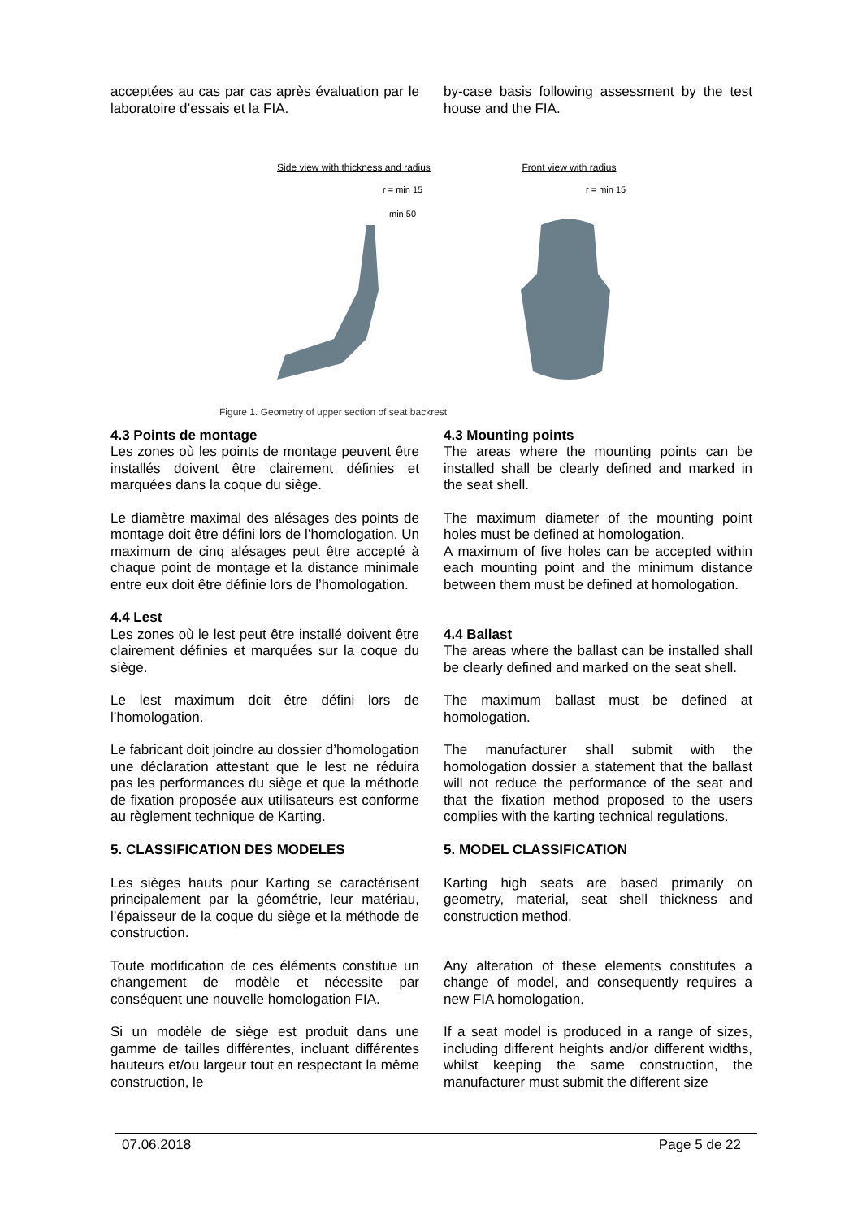acceptées au cas par cas après évaluation par le laboratoire d’essais et la FIA.
by-case basis following assessment by the test house and the FIA.
Side view with thickness and radius
r = min 15
min 50
Front view with radius
r = min 15
Figure 1. Geometry of upper section of seat backrest
4.3 Points de montage
Les zones où les points de montage peuvent être installés doivent être clairement définies et marquées dans la coque du siège.
Le diamètre maximal des alésages des points de montage doit être défini lors de l’homologation. Un maximum de cinq alésages peut être accepté à chaque point de montage et la distance minimale entre eux doit être définie lors de l’homologation.
4.4 Lest
Les zones où le lest peut être installé doivent être clairement définies et marquées sur la coque du siège.
Le lest maximum doit être défini lors de l’homologation.
Le fabricant doit joindre au dossier d’homologation une déclaration attestant que le lest ne réduira pas les performances du siège et que la méthode de fixation proposée aux utilisateurs est conforme au règlement technique de Karting.
5. CLASSIFICATION DES MODELES
Les sièges hauts pour Karting se caractérisent principalement par la géométrie, leur matériau, l’épaisseur de la coque du siège et la méthode de construction.
Toute modification de ces éléments constitue un changement de modèle et nécessite par conséquent une nouvelle homologation FIA.
Si un modèle de siège est produit dans une gamme de tailles différentes, incluant différentes hauteurs et/ou largeur tout en respectant la même construction, le
4.3 Mounting points
The areas where the mounting points can be installed shall be clearly defined and marked in the seat shell.
The maximum diameter of the mounting point holes must be defined at homologation.
A maximum of five holes can be accepted within each mounting point and the minimum distance between them must be defined at homologation.
4.4 Ballast
The areas where the ballast can be installed shall be clearly defined and marked on the seat shell.
The maximum ballast must be defined at homologation.
The manufacturer shall submit with the homologation dossier a statement that the ballast will not reduce the performance of the seat and that the fixation method proposed to the users complies with the karting technical regulations.
5. MODEL CLASSIFICATION
Karting high seats are based primarily on geometry, material, seat shell thickness and construction method.
Any alteration of these elements constitutes a change of model, and consequently requires a new FIA homologation.
If a seat model is produced in a range of sizes, including different heights and/or different widths, whilst keeping the same construction, the manufacturer must submit the different size
07.06.2018 Page 5 de 22